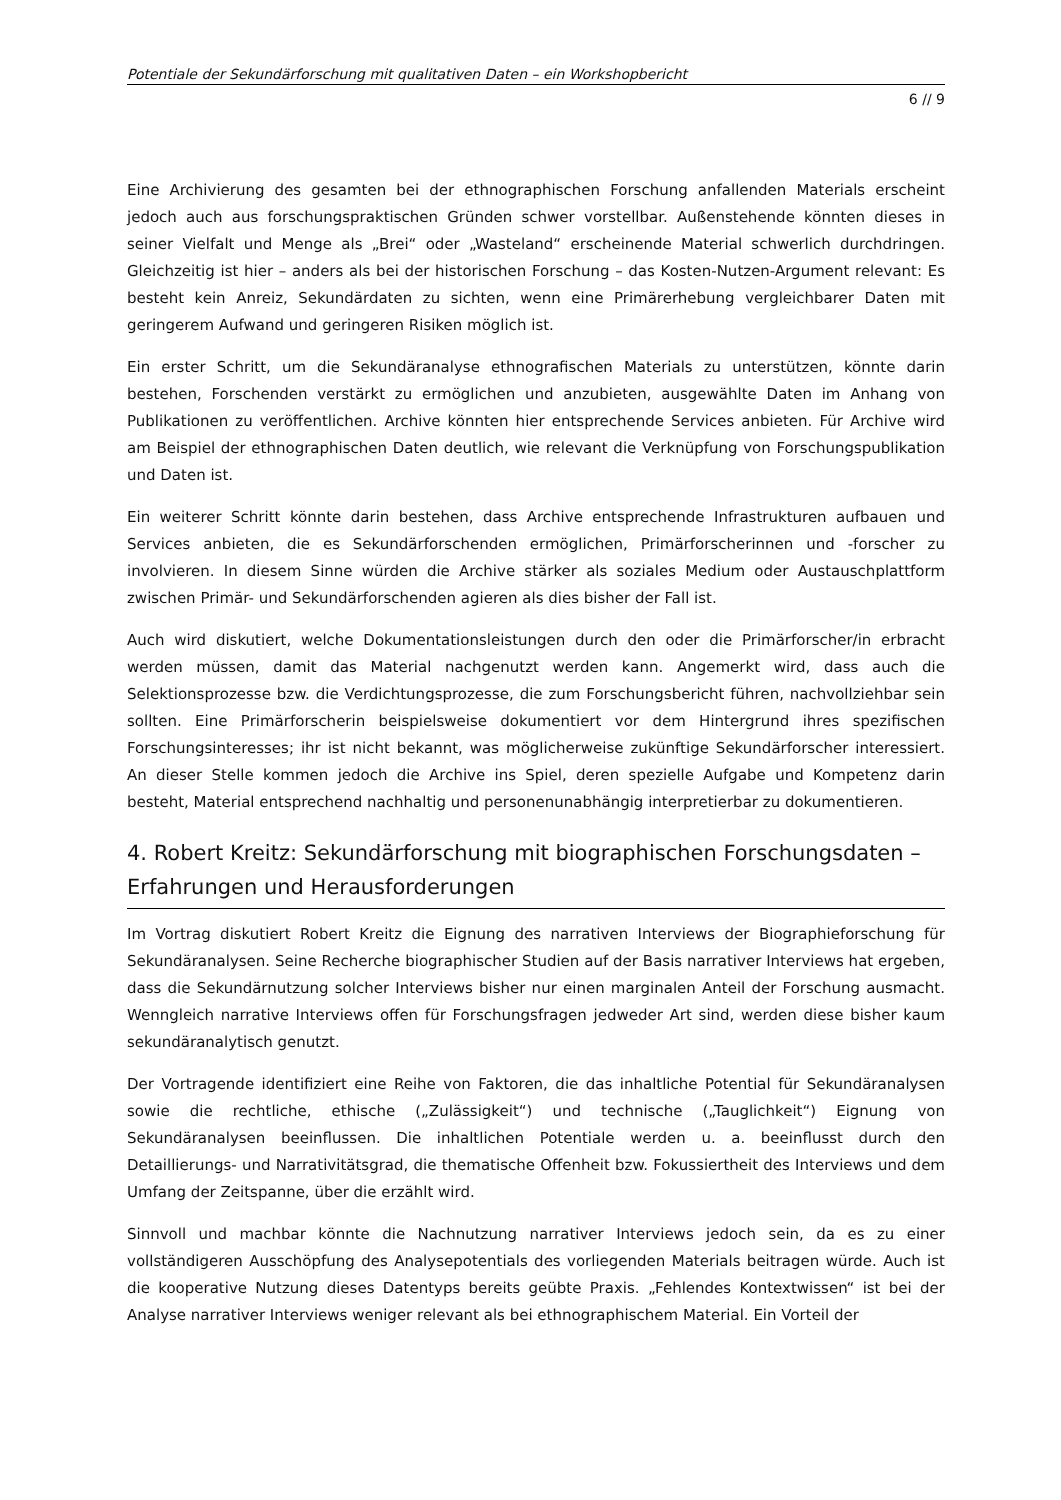Potentiale der Sekundärforschung mit qualitativen Daten – ein Workshopbericht
6 // 9
Eine Archivierung des gesamten bei der ethnographischen Forschung anfallenden Materials erscheint jedoch auch aus forschungspraktischen Gründen schwer vorstellbar. Außenstehende könnten dieses in seiner Vielfalt und Menge als „Brei“ oder „Wasteland“ erscheinende Material schwerlich durchdringen. Gleichzeitig ist hier – anders als bei der historischen Forschung – das Kosten-Nutzen-Argument relevant: Es besteht kein Anreiz, Sekundärdaten zu sichten, wenn eine Primärerhebung vergleichbarer Daten mit geringerem Aufwand und geringeren Risiken möglich ist.
Ein erster Schritt, um die Sekundäranalyse ethnografischen Materials zu unterstützen, könnte darin bestehen, Forschenden verstärkt zu ermöglichen und anzubieten, ausgewählte Daten im Anhang von Publikationen zu veröffentlichen. Archive könnten hier entsprechende Services anbieten. Für Archive wird am Beispiel der ethnographischen Daten deutlich, wie relevant die Verknüpfung von Forschungspublikation und Daten ist.
Ein weiterer Schritt könnte darin bestehen, dass Archive entsprechende Infrastrukturen aufbauen und Services anbieten, die es Sekundärforschenden ermöglichen, Primärforscherinnen und -forscher zu involvieren. In diesem Sinne würden die Archive stärker als soziales Medium oder Austauschplattform zwischen Primär- und Sekundärforschenden agieren als dies bisher der Fall ist.
Auch wird diskutiert, welche Dokumentationsleistungen durch den oder die Primärforscher/in erbracht werden müssen, damit das Material nachgenutzt werden kann. Angemerkt wird, dass auch die Selektionsprozesse bzw. die Verdichtungsprozesse, die zum Forschungsbericht führen, nachvollziehbar sein sollten. Eine Primärforscherin beispielsweise dokumentiert vor dem Hintergrund ihres spezifischen Forschungsinteresses; ihr ist nicht bekannt, was möglicherweise zukünftige Sekundärforscher interessiert. An dieser Stelle kommen jedoch die Archive ins Spiel, deren spezielle Aufgabe und Kompetenz darin besteht, Material entsprechend nachhaltig und personenunabhängig interpretierbar zu dokumentieren.
4. Robert Kreitz: Sekundärforschung mit biographischen Forschungsdaten – Erfahrungen und Herausforderungen
Im Vortrag diskutiert Robert Kreitz die Eignung des narrativen Interviews der Biographieforschung für Sekundäranalysen. Seine Recherche biographischer Studien auf der Basis narrativer Interviews hat ergeben, dass die Sekundärnutzung solcher Interviews bisher nur einen marginalen Anteil der Forschung ausmacht. Wenngleich narrative Interviews offen für Forschungsfragen jedweder Art sind, werden diese bisher kaum sekundäranalytisch genutzt.
Der Vortragende identifiziert eine Reihe von Faktoren, die das inhaltliche Potential für Sekundäranalysen sowie die rechtliche, ethische („Zulässigkeit“) und technische („Tauglichkeit“) Eignung von Sekundäranalysen beeinflussen. Die inhaltlichen Potentiale werden u. a. beeinflusst durch den Detaillierungs- und Narrativitätsgrad, die thematische Offenheit bzw. Fokussiertheit des Interviews und dem Umfang der Zeitspanne, über die erzählt wird.
Sinnvoll und machbar könnte die Nachnutzung narrativer Interviews jedoch sein, da es zu einer vollständigeren Ausschöpfung des Analysepotentials des vorliegenden Materials beitragen würde. Auch ist die kooperative Nutzung dieses Datentyps bereits geübte Praxis. „Fehlendes Kontextwissen“ ist bei der Analyse narrativer Interviews weniger relevant als bei ethnographischem Material. Ein Vorteil der